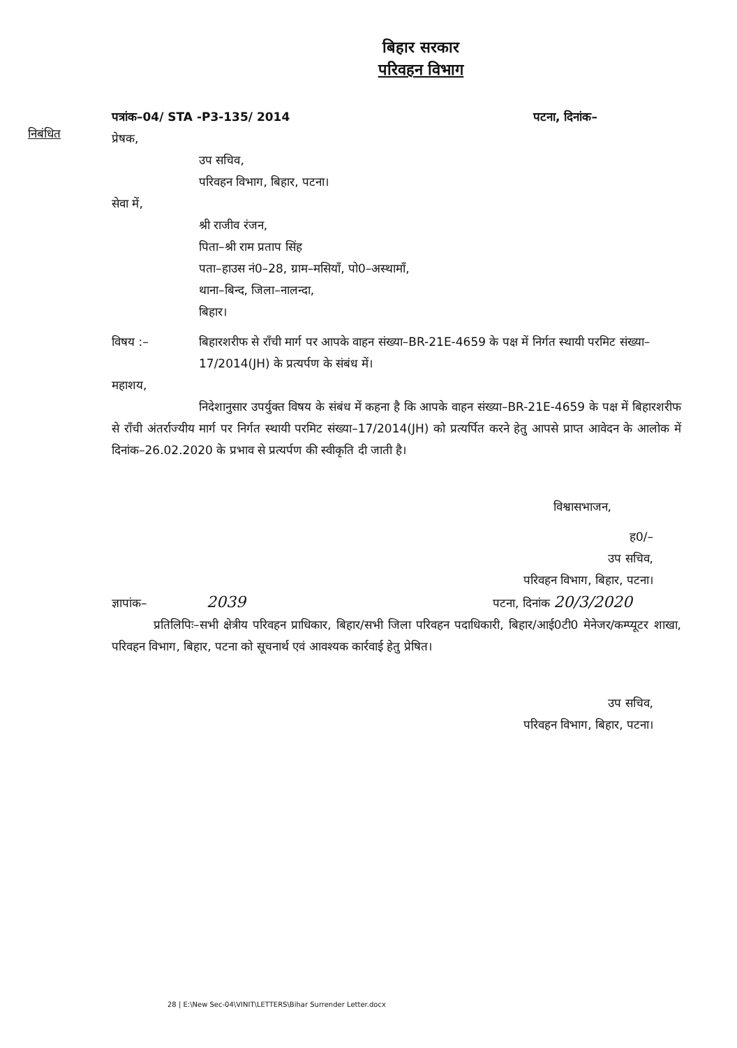बिहार सरकार
परिवहन विभाग
पत्रांक–04/ STA -P3-135/ 2014 पटना, दिनांक–
निबंधित
प्रेषक,
उप सचिव,
परिवहन विभाग, बिहार, पटना।
सेवा में,
श्री राजीव रंजन,
पिता–श्री राम प्रताप सिंह
पता–हाउस नं0–28, ग्राम–मसियाँ, पो0–अस्थामाँ,
थाना–बिन्द, जिला–नालन्दा,
बिहार।
विषय :– बिहारशरीफ से राँची मार्ग पर आपके वाहन संख्या–BR-21E-4659 के पक्ष में निर्गत स्थायी परमिट संख्या–17/2014(JH) के प्रत्यर्पण के संबंध में।
महाशय,
निदेशानुसार उपर्युक्त विषय के संबंध में कहना है कि आपके वाहन संख्या–BR-21E-4659 के पक्ष में बिहारशरीफ से राँची अंतर्राज्यीय मार्ग पर निर्गत स्थायी परमिट संख्या–17/2014(JH) को प्रत्यर्पित करने हेतु आपसे प्राप्त आवेदन के आलोक में दिनांक–26.02.2020 के प्रभाव से प्रत्यर्पण की स्वीकृति दी जाती है।
विश्वासभाजन,
ह0/–
उप सचिव,
परिवहन विभाग, बिहार, पटना।
ज्ञापांक– 2039 पटना, दिनांक 20/3/2020
प्रतिलिपिः–सभी क्षेत्रीय परिवहन प्राधिकार, बिहार/सभी जिला परिवहन पदाधिकारी, बिहार/आई0टी0 मेनेजर/कम्प्यूटर शाखा, परिवहन विभाग, बिहार, पटना को सूचनार्थ एवं आवश्यक कार्रवाई हेतु प्रेषित।
उप सचिव,
परिवहन विभाग, बिहार, पटना।
28 | E:\New Sec-04\VINIT\LETTERS\Bihar Surrender Letter.docx